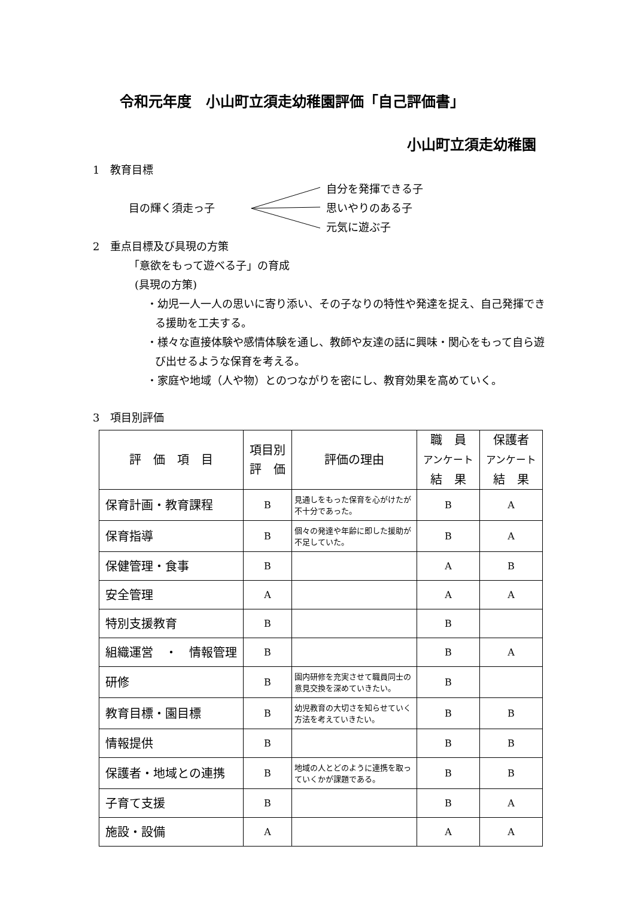令和元年度　小山町立須走幼稚園評価「自己評価書」
小山町立須走幼稚園
1　教育目標
目の輝く須走っ子 自分を発揮できる子
思いやりのある子
元気に遊ぶ子
2　重点目標及び具現の方策
「意欲をもって遊べる子」の育成
(具現の方策)
・幼児一人一人の思いに寄り添い、その子なりの特性や発達を捉え、自己発揮できる援助を工夫する。
・様々な直接体験や感情体験を通し、教師や友達の話に興味・関心をもって自ら遊び出せるような保育を考える。
・家庭や地域（人や物）とのつながりを密にし、教育効果を高めていく。
3　項目別評価
| 評 価 項 目 | 項目別 評 価 | 評価の理由 | 職 員 アンケート 結 果 | 保護者 アンケート 結 果 |
| --- | --- | --- | --- | --- |
| 保育計画・教育課程 | B | 見通しをもった保育を心がけたが不十分であった。 | B | A |
| 保育指導 | B | 個々の発達や年齢に即した援助が不足していた。 | B | A |
| 保健管理・食事 | B | | A | B |
| 安全管理 | A | | A | A |
| 特別支援教育 | B | | B | |
| 組織運営 ・ 情報管理 | B | | B | A |
| 研修 | B | 園内研修を充実させて職員同士の意見交換を深めていきたい。 | B | |
| 教育目標・園目標 | B | 幼児教育の大切さを知らせていく方法を考えていきたい。 | B | B |
| 情報提供 | B | | B | B |
| 保護者・地域との連携 | B | 地域の人とどのように連携を取っていくかが課題である。 | B | B |
| 子育て支援 | B | | B | A |
| 施設・設備 | A | | A | A |